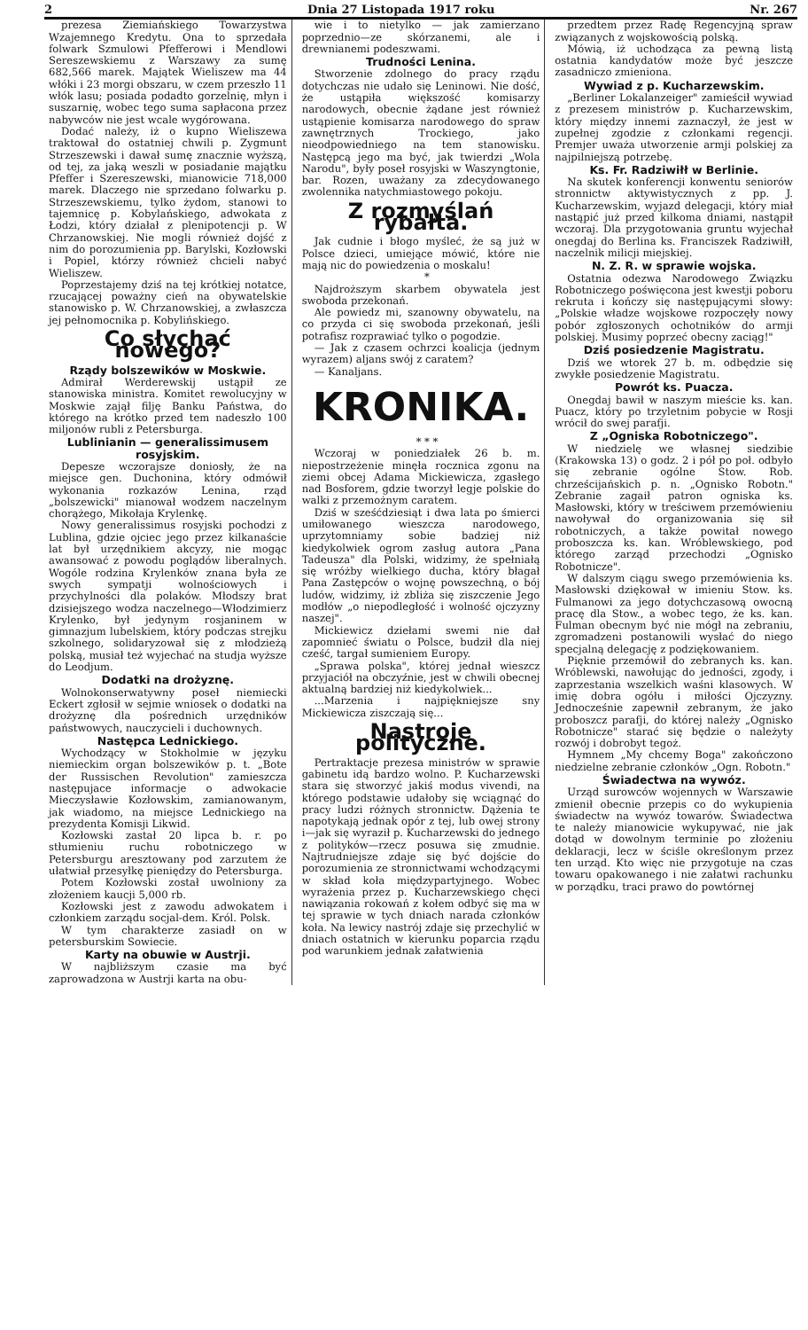2 Dnia 27 Listopada 1917 roku Nr. 267
prezesa Ziemiańskiego Towarzystwa Wzajemnego Kredytu. Ona to sprzedała folwark Szmulowi Pfefferowi i Mendlowi Sereszewskiemu z Warszawy za sumę 682,566 marek. Majątek Wieliszew ma 44 włóki i 23 morgi obszaru, w czem przeszło 11 włók lasu; posiada podadto gorzelnię, młyn i suszarnię, wobec tego suma sapłacona przez nabywców nie jest wcale wygórowana.
Dodać należy, iż o kupno Wieliszewa traktował do ostatniej chwili p. Zygmunt Strzeszewski i dawał sumę znacznie wyższą, od tej, za jaką weszli w posiadanie majątku Pfeffer i Szereszewski, mianowicie 718,000 marek. Dlaczego nie sprzedano folwarku p. Strzeszewskiemu, tylko żydom, stanowi to tajemnicę p. Kobylańskiego, adwokata z Łodzi, który działał z plenipotencji p. W Chrzanowskiej. Nie mogli również dojść z nim do porozumienia pp. Barylski, Kozłowski i Popiel, którzy również chcieli nabyć Wieliszew.
Poprzestajemy dziś na tej krótkiej notatce, rzucającej poważny cień na obywatelskie stanowisko p. W. Chrzanowskiej, a zwłaszcza jej pełnomocnika p. Kobylińskiego.
Co słychać nowego?
Rządy bolszewików w Moskwie.
Admirał Werderewskij ustąpił ze stanowiska ministra. Komitet rewolucyjny w Moskwie zajął filję Banku Państwa, do którego na krótko przed tem nadeszło 100 miljonów rubli z Petersburga.
Lublinianin — generalissimusem rosyjskim.
Depesze wczorajsze doniosły, że na miejsce gen. Duchonina, który odmówił wykonania rozkazów Lenina, rząd „bolszewicki" mianował wodzem naczelnym chorążego, Mikołaja Krylenkę.
Nowy generalissimus rosyjski pochodzi z Lublina, gdzie ojciec jego przez kilkanaście lat był urzędnikiem akcyzy, nie mogąc awansować z powodu poglądów liberalnych. Wogóle rodzina Krylenków znana była ze swych sympatji wolnościowych i przychylności dla polaków. Młodszy brat dzisiejszego wodza naczelnego—Włodzimierz Krylenko, był jedynym rosjaninem w gimnazjum lubelskiem, który podczas strejku szkolnego, solidaryzował się z młodzieżą polską, musiał też wyjechać na studja wyższe do Leodjum.
Dodatki na drożyznę.
Wolnokonserwatywny poseł niemiecki Eckert zgłosił w sejmie wniosek o dodatki na drożyznę dla pośrednich urzędników państwowych, nauczycieli i duchownych.
Następca Lednickiego.
Wychodzący w Stokholmie w języku niemieckim organ bolszewików p. t. „Bote der Russischen Revolution" zamieszcza następujace informacje o adwokacie Mieczysławie Kozłowskim, zamianowanym, jak wiadomo, na miejsce Lednickiego na prezydenta Komisji Likwid.
Kozłowski zastał 20 lipca b. r. po stłumieniu ruchu robotniczego w Petersburgu aresztowany pod zarzutem że ułatwiał przesyłkę pieniędzy do Petersburga.
Potem Kozłowski został uwolniony za złożeniem kaucji 5,000 rb.
Kozłowski jest z zawodu adwokatem i członkiem zarządu socjal-dem. Król. Polsk.
W tym charakterze zasiadł on w petersburskim Sowiecie.
Karty na obuwie w Austrji.
W najbliższym czasie ma być zaprowadzona w Austrji karta na obu-
wie i to nietylko — jak zamierzano poprzednio—ze skórzanemi, ale i drewnianemi podeszwami.
Trudności Lenina.
Stworzenie zdolnego do pracy rządu dotychczas nie udało się Leninowi. Nie dość, że ustąpiła większość komisarzy narodowych, obecnie żądane jest również ustąpienie komisarza narodowego do spraw zawnętrznych Trockiego, jako nieodpowiedniego na tem stanowisku. Następcą jego ma być, jak twierdzi „Wola Narodu", były poseł rosyjski w Waszyngtonie, bar. Rozen, uważany za zdecydowanego zwolennika natychmiastowego pokoju.
Z rozmyślań rybałta.
Jak cudnie i błogo myśleć, że są już w Polsce dzieci, umiejące mówić, które nie mają nic do powiedzenia o moskalu!
*
Najdroższym skarbem obywatela jest swoboda przekonań.
Ale powiedz mi, szanowny obywatelu, na co przyda ci się swoboda przekonań, jeśli potrafisz rozprawiać tylko o pogodzie.
— Jak z czasem ochrzci koalicja (jednym wyrazem) aljans swój z caratem?
— Kanaljans.
KRONIKA.
* * *
Wczoraj w poniedziałek 26 b. m. niepostrzeżenie minęła rocznica zgonu na ziemi obcej Adama Mickiewicza, zgasłego nad Bosforem, gdzie tworzył legje polskie do walki z przemożnym caratem.
Dziś w sześćdziesiąt i dwa lata po śmierci umiłowanego wieszcza narodowego, uprzytomniamy sobie badziej niż kiedykolwiek ogrom zasług autora „Pana Tadeusza" dla Polski, widzimy, że spełniałą się wróżby wielkiego ducha, który błagał Pana Zastępców o wojnę powszechną, o bój ludów, widzimy, iż zbliża się ziszczenie Jego modłów „o niepodległość i wolność ojczyzny naszej".
Mickiewicz dziełami swemi nie dał zapomnieć światu o Polsce, budził dla niej cześć, targał sumieniem Europy.
„Sprawa polska", której jednał wieszcz przyjaciół na obczyźnie, jest w chwili obecnej aktualną bardziej niż kiedykolwiek...
...Marzenia i najpiękniejsze sny Mickiewicza ziszczają się...
Nastroje polityczne.
Pertraktacje prezesa ministrów w sprawie gabinetu idą bardzo wolno. P. Kucharzewski stara się stworzyć jakiś modus vivendi, na którego podstawie udałoby się wciągnąć do pracy ludzi różnych stronnictw. Dążenia te napotykają jednak opór z tej, lub owej strony i—jak się wyraził p. Kucharzewski do jednego z polityków—rzecz posuwa się zmudnie. Najtrudniejsze zdaje się być dojście do porozumienia ze stronnictwami wchodzącymi w skład koła międzypartyjnego. Wobec wyrażenia przez p. Kucharzewskiego chęci nawiązania rokowań z kołem odbyć się ma w tej sprawie w tych dniach narada członków koła. Na lewicy nastrój zdaje się przechylić w dniach ostatnich w kierunku poparcia rządu pod warunkiem jednak załatwienia
przedtem przez Radę Regencyjną spraw związanych z wojskowością polską.
Mówią, iż uchodząca za pewną listą ostatnia kandydatów może być jeszcze zasadniczo zmieniona.
Wywiad z p. Kucharzewskim.
„Berliner Lokalanzeiger" zamieścił wywiad z prezesem ministrów p. Kucharzewskim, który między innemi zaznaczył, że jest w zupełnej zgodzie z członkami regencji. Premjer uważa utworzenie armji polskiej za najpilniejszą potrzebę.
Ks. Fr. Radziwiłł w Berlinie.
Na skutek konferencji konwentu seniorów stronnictw aktywistycznych z pp. J. Kucharzewskim, wyjazd delegacji, który miał nastąpić już przed kilkoma dniami, nastąpił wczoraj. Dla przygotowania gruntu wyjechał onegdaj do Berlina ks. Franciszek Radziwiłł, naczelnik milicji miejskiej.
N. Z. R. w sprawie wojska.
Ostatnia odezwa Narodowego Związku Robotniczego poświęcona jest kwestji poboru rekruta i kończy się następującymi słowy: „Polskie władze wojskowe rozpoczęły nowy pobór zgłoszonych ochotników do armji polskiej. Musimy poprzeć obecny zaciąg!"
Dziś posiedzenie Magistratu.
Dziś we wtorek 27 b. m. odbędzie się zwykłe posiedzenie Magistratu.
Powrót ks. Puacza.
Onegdaj bawił w naszym mieście ks. kan. Puacz, który po trzyletnim pobycie w Rosji wrócił do swej parafji.
Z „Ogniska Robotniczego".
W niedzielę we własnej siedzibie (Krakowska 13) o godz. 2 i pół po poł. odbyło się zebranie ogólne Stow. Rob. chrześcijańskich p. n. „Ognisko Robotn." Zebranie zagaił patron ogniska ks. Masłowski, który w treściwem przemówieniu nawoływał do organizowania się sił robotniczych, a także powitał nowego proboszcza ks. kan. Wróblewskiego, pod którego zarząd przechodzi „Ognisko Robotnicze".
W dalszym ciągu swego przemówienia ks. Masłowski dziękował w imieniu Stow. ks. Fulmanowi za jego dotychczasową owocną pracę dla Stow., a wobec tego, że ks. kan. Fulman obecnym być nie mógł na zebraniu, zgromadzeni postanowili wysłać do niego specjalną delegację z podziękowaniem.
Pięknie przemówił do zebranych ks. kan. Wróblewski, nawołując do jedności, zgody, i zaprzestania wszelkich waśni klasowych. W imię dobra ogółu i miłości Ojczyzny. Jednocześnie zapewnił zebranym, że jako proboszcz parafji, do której należy „Ognisko Robotnicze" starać się będzie o należyty rozwój i dobrobyt tegoż.
Hymnem „My chcemy Boga" zakończono niedzielne zebranie członków „Ogn. Robotn."
Świadectwa na wywóz.
Urząd surowców wojennych w Warszawie zmienił obecnie przepis co do wykupienia świadectw na wywóz towarów. Świadectwa te należy mianowicie wykupywać, nie jak dotąd w dowolnym terminie po złożeniu deklaracji, lecz w ściśle określonym przez ten urząd. Kto więc nie przygotuje na czas towaru opakowanego i nie załatwi rachunku w porządku, traci prawo do powtórnej